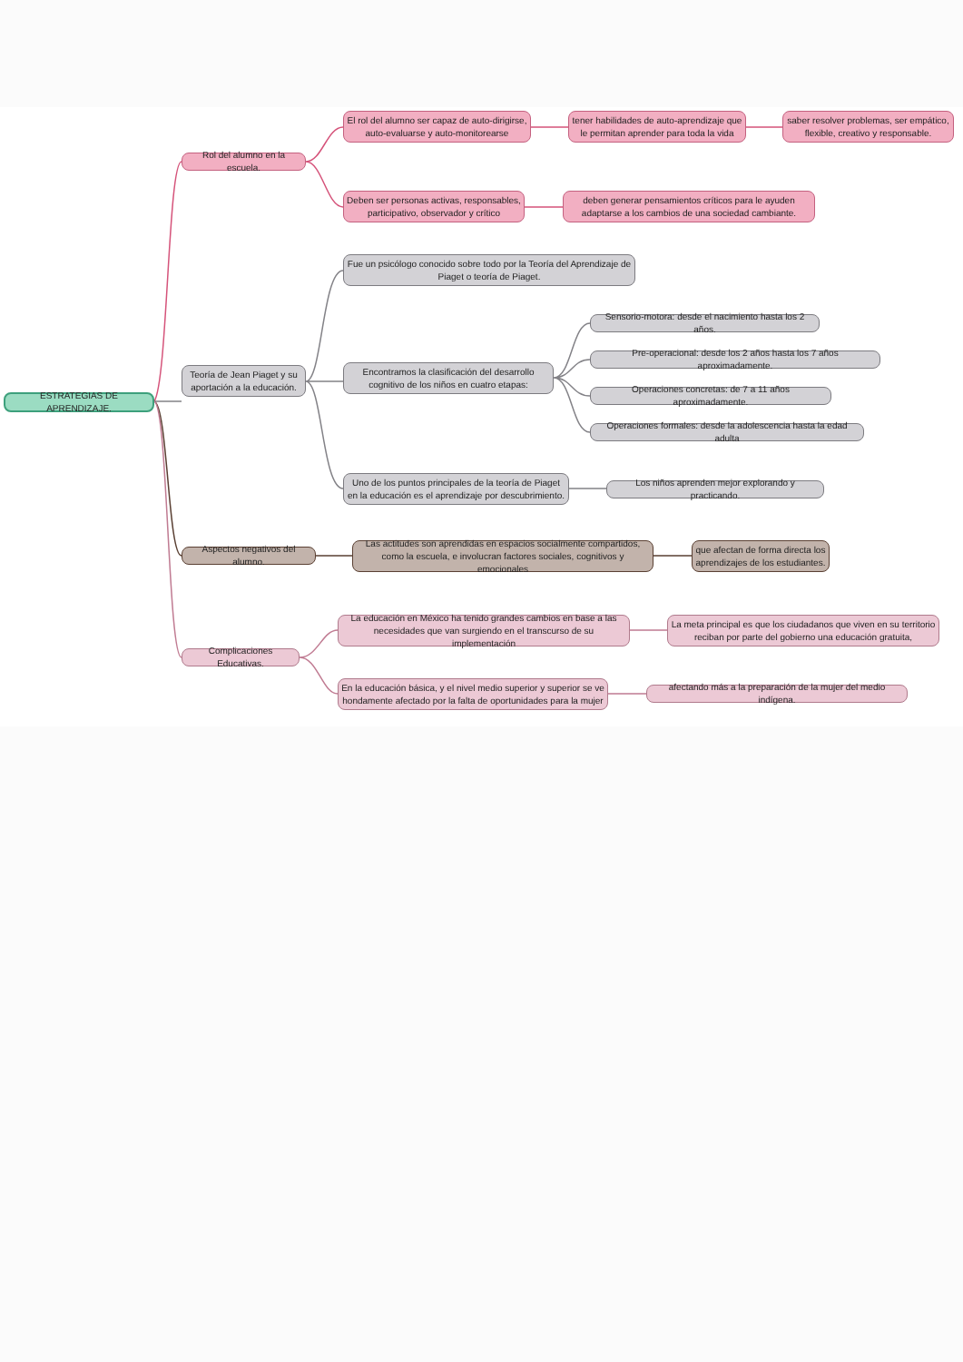ESTRATEGIAS DE APRENDIZAJE.
Rol del alumno en la escuela.
El rol del alumno ser capaz de auto-dirigirse, auto-evaluarse y auto-monitorearse
tener habilidades de auto-aprendizaje que le permitan aprender para toda la vida
saber resolver problemas, ser empático, flexible, creativo y responsable.
Deben ser personas activas, responsables, participativo, observador y crítico
deben generar pensamientos críticos para le ayuden adaptarse a los cambios de una sociedad cambiante.
Teoría de Jean Piaget y su aportación a la educación.
Fue un psicólogo conocido sobre todo por la Teoría del Aprendizaje de Piaget o teoría de Piaget.
Encontramos la clasificación del desarrollo cognitivo de los niños en cuatro etapas:
Sensorio-motora: desde el nacimiento hasta los 2 años.
Pre-operacional: desde los 2 años hasta los 7 años aproximadamente.
Operaciones concretas: de 7 a 11 años aproximadamente.
Operaciones formales: desde la adolescencia hasta la edad adulta
Uno de los puntos principales de la teoría de Piaget en la educación es el aprendizaje por descubrimiento.
Los niños aprenden mejor explorando y practicando.
Aspectos negativos del alumno.
Las actitudes son aprendidas en espacios socialmente compartidos, como la escuela, e involucran factores sociales, cognitivos y emocionales
que afectan de forma directa los aprendizajes de los estudiantes.
Complicaciones Educativas.
La educación en México ha tenido grandes cambios en base a las necesidades que van surgiendo en el transcurso de su implementación
La meta principal es que los ciudadanos que viven en su territorio reciban por parte del gobierno una educación gratuita,
En la educación básica, y el nivel medio superior y superior se ve hondamente afectado por la falta de oportunidades para la mujer
afectando más a la preparación de la mujer del medio indígena.